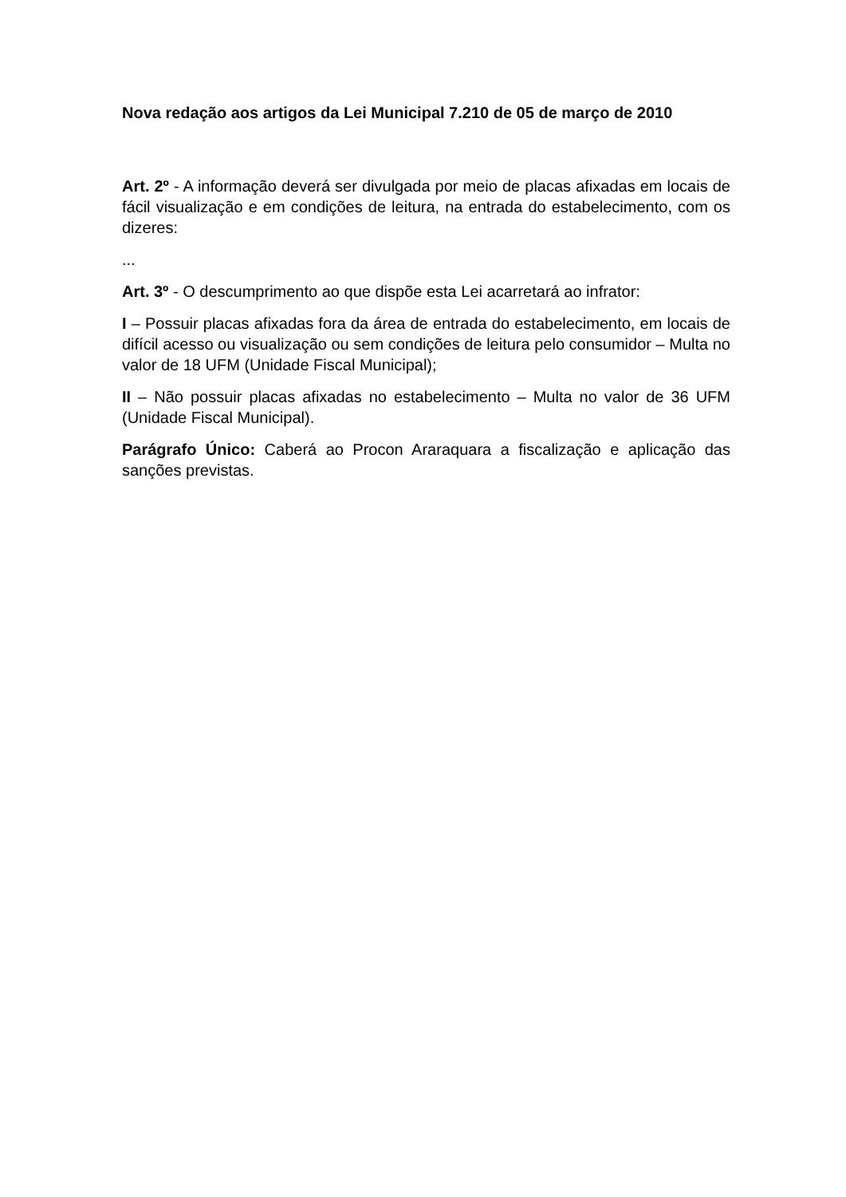Nova redação aos artigos da Lei Municipal 7.210 de 05 de março de 2010
Art. 2º - A informação deverá ser divulgada por meio de placas afixadas em locais de fácil visualização e em condições de leitura, na entrada do estabelecimento, com os dizeres:
...
Art. 3º - O descumprimento ao que dispõe esta Lei acarretará ao infrator:
I – Possuir placas afixadas fora da área de entrada do estabelecimento, em locais de difícil acesso ou visualização ou sem condições de leitura pelo consumidor – Multa no valor de 18 UFM (Unidade Fiscal Municipal);
II – Não possuir placas afixadas no estabelecimento – Multa no valor de 36 UFM (Unidade Fiscal Municipal).
Parágrafo Único: Caberá ao Procon Araraquara a fiscalização e aplicação das sanções previstas.